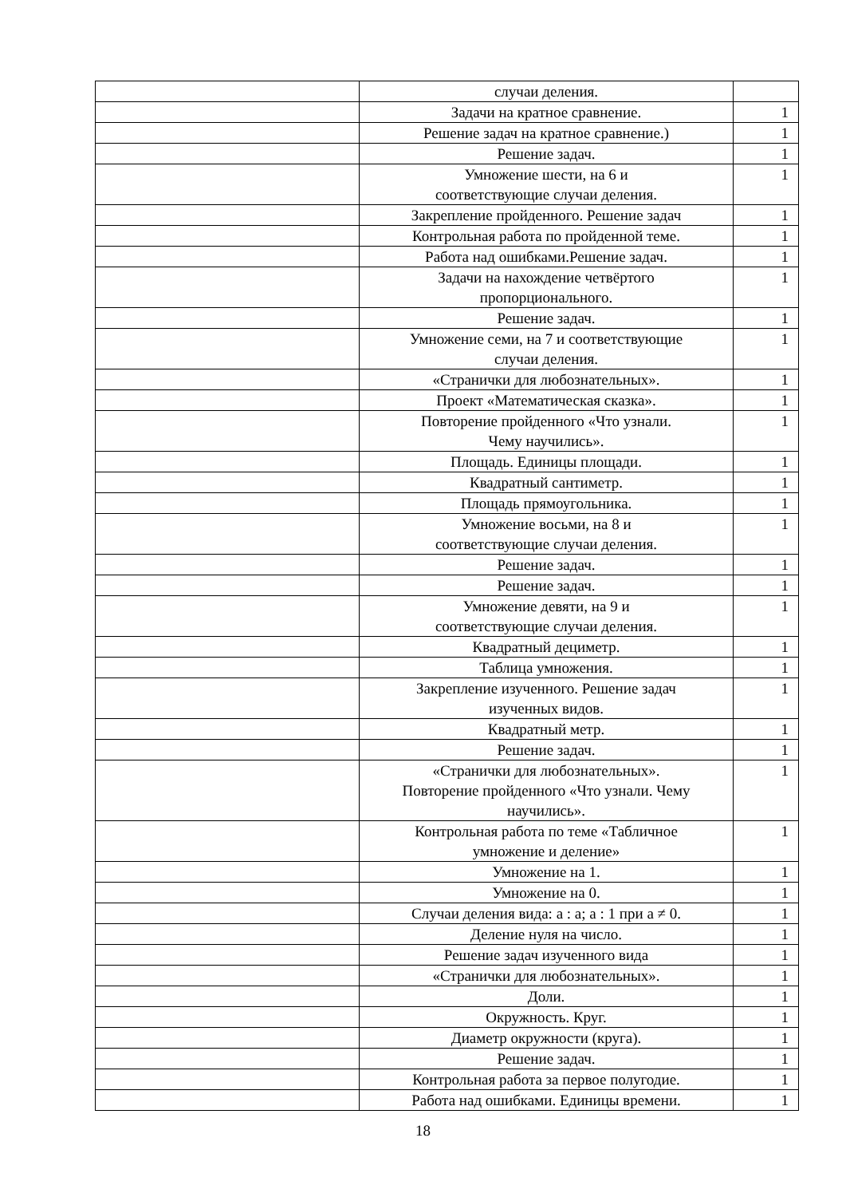| | случаи деления. | |
| | Задачи на кратное сравнение. | 1 |
| | Решение задач на кратное сравнение.) | 1 |
| | Решение задач. | 1 |
| | Умножение шести, на 6 и соответствующие случаи деления. | 1 |
| | Закрепление пройденного. Решение задач | 1 |
| | Контрольная работа по пройденной теме. | 1 |
| | Работа над ошибками.Решение задач. | 1 |
| | Задачи на нахождение четвёртого пропорционального. | 1 |
| | Решение задач. | 1 |
| | Умножение семи, на 7 и соответствующие случаи деления. | 1 |
| | «Странички для любознательных». | 1 |
| | Проект «Математическая сказка». | 1 |
| | Повторение пройденного «Что узнали. Чему научились». | 1 |
| | Площадь. Единицы площади. | 1 |
| | Квадратный сантиметр. | 1 |
| | Площадь прямоугольника. | 1 |
| | Умножение восьми, на 8 и соответствующие случаи деления. | 1 |
| | Решение задач. | 1 |
| | Решение задач. | 1 |
| | Умножение девяти, на 9 и соответствующие случаи деления. | 1 |
| | Квадратный дециметр. | 1 |
| | Таблица умножения. | 1 |
| | Закрепление изученного. Решение задач изученных видов. | 1 |
| | Квадратный метр. | 1 |
| | Решение задач. | 1 |
| | «Странички для любознательных». Повторение пройденного «Что узнали. Чему научились». | 1 |
| | Контрольная работа по теме «Табличное умножение и деление» | 1 |
| | Умножение на 1. | 1 |
| | Умножение на 0. | 1 |
| | Случаи деления вида: а : а; а : 1 при а ≠ 0. | 1 |
| | Деление нуля на число. | 1 |
| | Решение задач изученного вида | 1 |
| | «Странички для любознательных». | 1 |
| | Доли. | 1 |
| | Окружность. Круг. | 1 |
| | Диаметр окружности (круга). | 1 |
| | Решение задач. | 1 |
| | Контрольная работа за первое полугодие. | 1 |
| | Работа над ошибками. Единицы времени. | 1 |
18